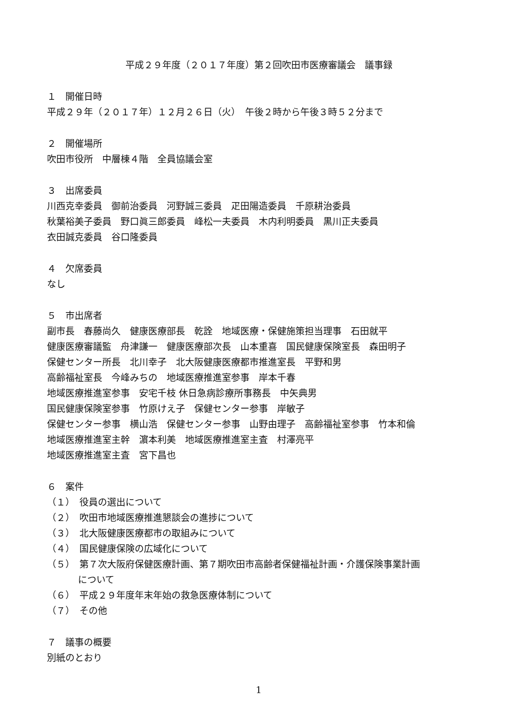平成２９年度（２０１７年度）第２回吹田市医療審議会　議事録
１　開催日時
平成２９年（２０１７年）１２月２６日（火）　午後２時から午後３時５２分まで
２　開催場所
吹田市役所　中層棟４階　全員協議会室
３　出席委員
川西克幸委員　御前治委員　河野誠三委員　疋田陽造委員　千原耕治委員
秋葉裕美子委員　野口眞三郎委員　峰松一夫委員　木内利明委員　黒川正夫委員
衣田誠克委員　谷口隆委員
４　欠席委員
なし
５　市出席者
副市長　春藤尚久　健康医療部長　乾詮　地域医療・保健施策担当理事　石田就平
健康医療審議監　舟津謙一　健康医療部次長　山本重喜　国民健康保険室長　森田明子
保健センター所長　北川幸子　北大阪健康医療都市推進室長　平野和男
高齢福祉室長　今峰みちの　地域医療推進室参事　岸本千春
地域医療推進室参事　安宅千枝 休日急病診療所事務長　中矢典男
国民健康保険室参事　竹原けえ子　保健センター参事　岸敏子
保健センター参事　横山浩　保健センター参事　山野由理子　高齢福祉室参事　竹本和倫
地域医療推進室主幹　濵本利美　地域医療推進室主査　村澤亮平
地域医療推進室主査　宮下昌也
６　案件
（１）　役員の選出について
（２）　吹田市地域医療推進懇談会の進捗について
（３）　北大阪健康医療都市の取組みについて
（４）　国民健康保険の広域化について
（５）　第７次大阪府保健医療計画、第７期吹田市高齢者保健福祉計画・介護保険事業計画
について
（６）　平成２９年度年末年始の救急医療体制について
（７）　その他
７　議事の概要
別紙のとおり
1